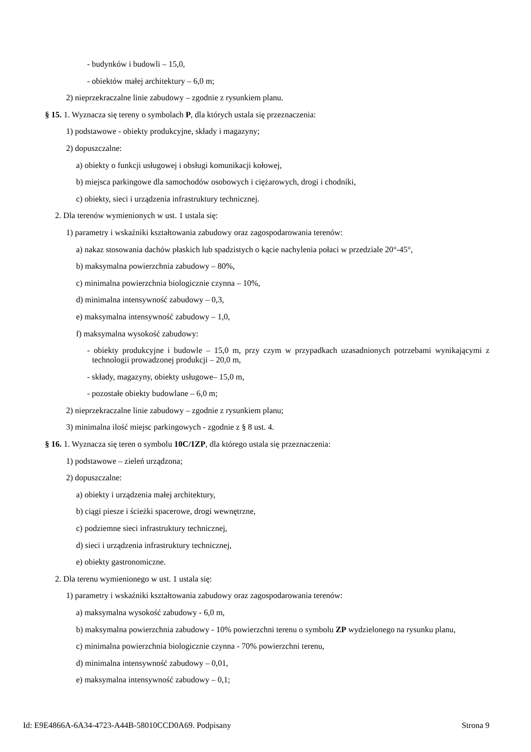- budynków i budowli – 15,0,
- obiektów małej architektury – 6,0 m;
2) nieprzekraczalne linie zabudowy – zgodnie z rysunkiem planu.
§ 15. 1. Wyznacza się tereny o symbolach P, dla których ustala się przeznaczenia:
1) podstawowe - obiekty produkcyjne, składy i magazyny;
2) dopuszczalne:
a) obiekty o funkcji usługowej i obsługi komunikacji kołowej,
b) miejsca parkingowe dla samochodów osobowych i ciężarowych, drogi i chodniki,
c) obiekty, sieci i urządzenia infrastruktury technicznej.
2. Dla terenów wymienionych w ust. 1 ustala się:
1) parametry i wskaźniki kształtowania zabudowy oraz zagospodarowania terenów:
a) nakaz stosowania dachów płaskich lub spadzistych o kącie nachylenia połaci w przedziale 20°-45°,
b) maksymalna powierzchnia zabudowy – 80%,
c) minimalna powierzchnia biologicznie czynna – 10%,
d) minimalna intensywność zabudowy – 0,3,
e) maksymalna intensywność zabudowy – 1,0,
f) maksymalna wysokość zabudowy:
- obiekty produkcyjne i budowle – 15,0 m, przy czym w przypadkach uzasadnionych potrzebami wynikającymi z technologii prowadzonej produkcji – 20,0 m,
- składy, magazyny, obiekty usługowe– 15,0 m,
- pozostałe obiekty budowlane – 6,0 m;
2) nieprzekraczalne linie zabudowy – zgodnie z rysunkiem planu;
3) minimalna ilość miejsc parkingowych - zgodnie z § 8 ust. 4.
§ 16. 1. Wyznacza się teren o symbolu 10C/1ZP, dla którego ustala się przeznaczenia:
1) podstawowe – zieleń urządzona;
2) dopuszczalne:
a) obiekty i urządzenia małej architektury,
b) ciągi piesze i ścieżki spacerowe, drogi wewnętrzne,
c) podziemne sieci infrastruktury technicznej,
d) sieci i urządzenia infrastruktury technicznej,
e) obiekty gastronomiczne.
2. Dla terenu wymienionego w ust. 1 ustala się:
1) parametry i wskaźniki kształtowania zabudowy oraz zagospodarowania terenów:
a) maksymalna wysokość zabudowy - 6,0 m,
b) maksymalna powierzchnia zabudowy - 10% powierzchni terenu o symbolu ZP wydzielonego na rysunku planu,
c) minimalna powierzchnia biologicznie czynna - 70% powierzchni terenu,
d) minimalna intensywność zabudowy – 0,01,
e) maksymalna intensywność zabudowy – 0,1;
Id: E9E4866A-6A34-4723-A44B-58010CCD0A69. Podpisany Strona 9